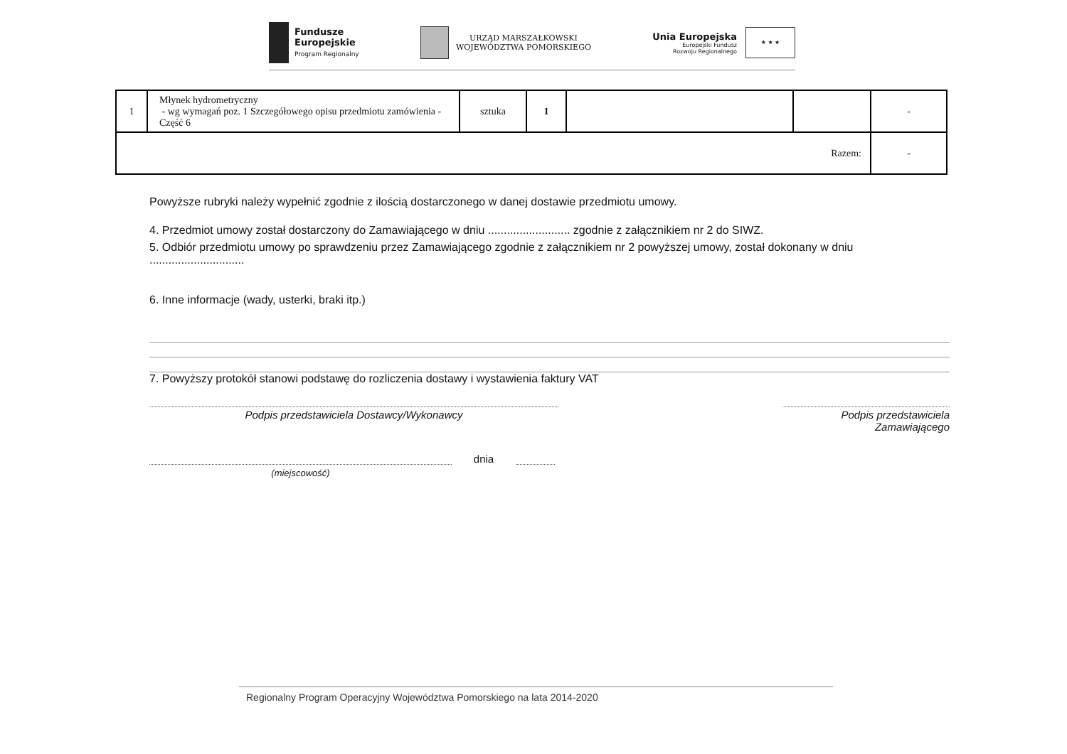Fundusze
Europejskie
Program Regionalny
URZĄD MARSZAŁKOWSKI
WOJEWÓDZTWA POMORSKIEGO
Unia Europejska
Europejski Fundusz
Rozwoju Regionalnego
★ ★ ★
| 1 | Młynek hydrometryczny - wg wymagań poz. 1 Szczegółowego opisu przedmiotu zamówienia - Część 6 | sztuka | 1 | | | - |
| Razem: | | | | | | - |
Powyższe rubryki należy wypełnić zgodnie z ilością dostarczonego w danej dostawie przedmiotu umowy.
4. Przedmiot umowy został dostarczony do Zamawiającego w dniu .......................... zgodnie z załącznikiem nr 2 do SIWZ.
5. Odbiór przedmiotu umowy po sprawdzeniu przez Zamawiającego zgodnie z załącznikiem nr 2 powyższej umowy, został dokonany w dniu ..............................
6. Inne informacje (wady, usterki, braki itp.)
7. Powyższy protokół stanowi podstawę do rozliczenia dostawy i wystawienia faktury VAT
Podpis przedstawiciela Dostawcy/Wykonawcy Podpis przedstawiciela Zamawiającego
dnia
(miejscowość)
Regionalny Program Operacyjny Województwa Pomorskiego na lata 2014-2020